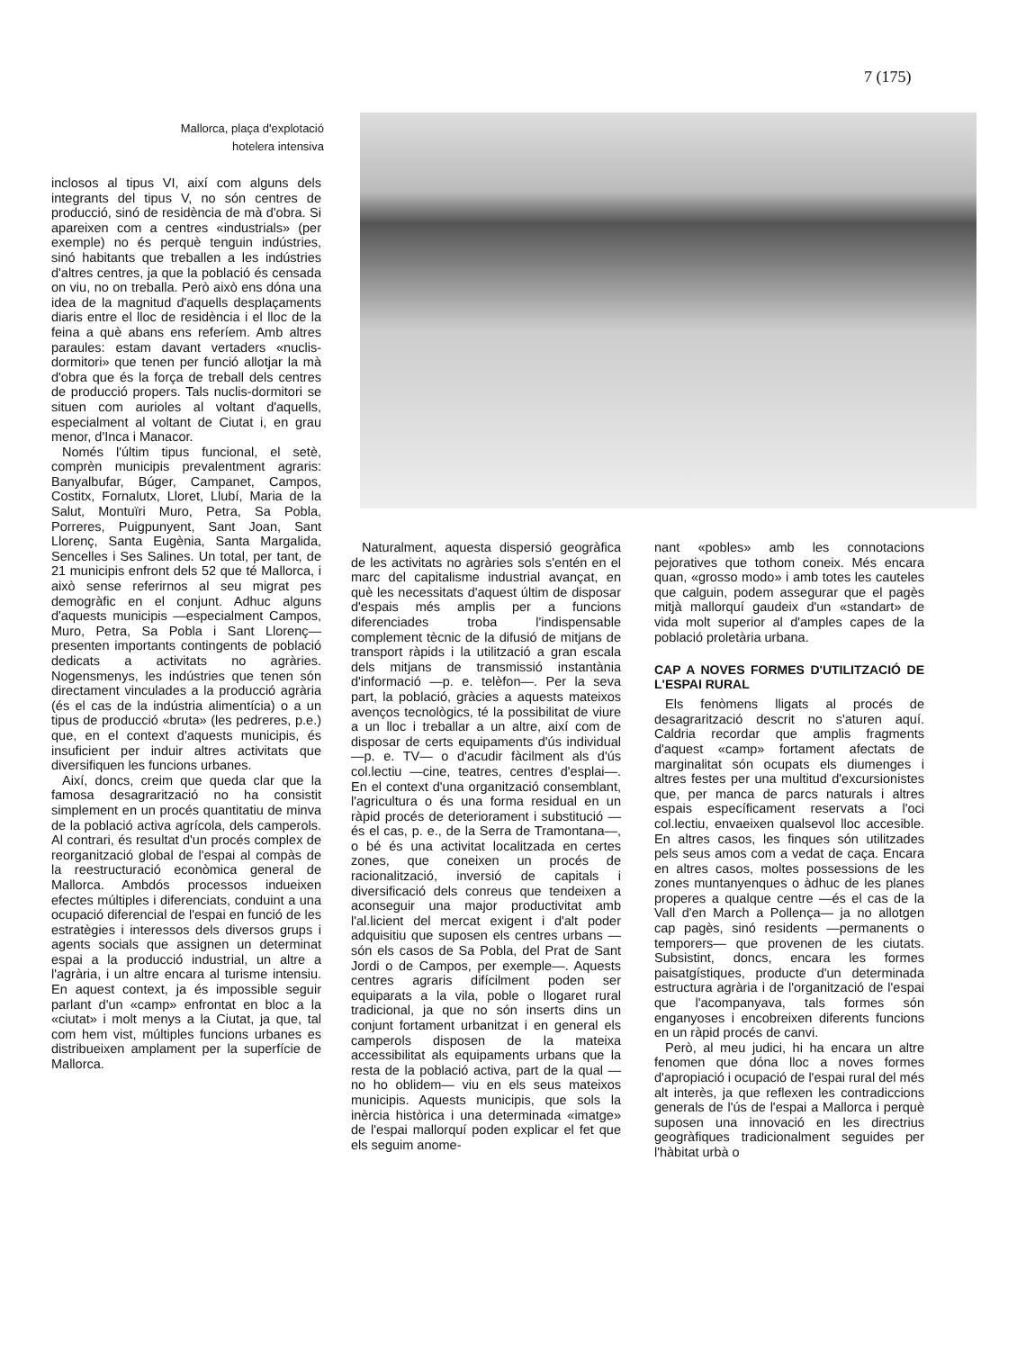7 (175)
Mallorca, plaça d'explotació
hotelera intensiva
inclosos al tipus VI, així com alguns dels integrants del tipus V, no són centres de producció, sinó de residència de mà d'obra. Si apareixen com a centres «industrials» (per exemple) no és perquè tenguin indústries, sinó habitants que treballen a les indústries d'altres centres, ja que la població és censada on viu, no on treballa. Però això ens dóna una idea de la magnitud d'aquells desplaçaments diaris entre el lloc de residència i el lloc de la feina a què abans ens referíem. Amb altres paraules: estam davant vertaders «nuclis-dormitori» que tenen per funció allotjar la mà d'obra que és la força de treball dels centres de producció propers. Tals nuclis-dormitori se situen com aurioles al voltant d'aquells, especialment al voltant de Ciutat i, en grau menor, d'Inca i Manacor.
Només l'últim tipus funcional, el setè, comprèn municipis prevalentment agraris: Banyalbufar, Búger, Campanet, Campos, Costitx, Fornalutx, Lloret, Llubí, Maria de la Salut, Montuïri Muro, Petra, Sa Pobla, Porreres, Puigpunyent, Sant Joan, Sant Llorenç, Santa Eugènia, Santa Margalida, Sencelles i Ses Salines. Un total, per tant, de 21 municipis enfront dels 52 que té Mallorca, i això sense referirnos al seu migrat pes demogràfic en el conjunt. Adhuc alguns d'aquests municipis —especialment Campos, Muro, Petra, Sa Pobla i Sant Llorenç— presenten importants contingents de població dedicats a activitats no agràries. Nogensmenys, les indústries que tenen són directament vinculades a la producció agrària (és el cas de la indústria alimentícia) o a un tipus de producció «bruta» (les pedreres, p.e.) que, en el context d'aquests municipis, és insuficient per induir altres activitats que diversifiquen les funcions urbanes.
Així, doncs, creim que queda clar que la famosa desagrarització no ha consistit simplement en un procés quantitatiu de minva de la població activa agrícola, dels camperols. Al contrari, és resultat d'un procés complex de reorganització global de l'espai al compàs de la reestructuració econòmica general de Mallorca. Ambdós processos indueixen efectes múltiples i diferenciats, conduint a una ocupació diferencial de l'espai en funció de les estratègies i interessos dels diversos grups i agents socials que assignen un determinat espai a la producció industrial, un altre a l'agrària, i un altre encara al turisme intensiu. En aquest context, ja és impossible seguir parlant d'un «camp» enfrontat en bloc a la «ciutat» i molt menys a la Ciutat, ja que, tal com hem vist, múltiples funcions urbanes es distribueixen amplament per la superfície de Mallorca.
Naturalment, aquesta dispersió geogràfica de les activitats no agràries sols s'entén en el marc del capitalisme industrial avançat, en què les necessitats d'aquest últim de disposar d'espais més amplis per a funcions diferenciades troba l'indispensable complement tècnic de la difusió de mitjans de transport ràpids i la utilització a gran escala dels mitjans de transmissió instantània d'informació —p. e. telèfon—. Per la seva part, la població, gràcies a aquests mateixos avenços tecnològics, té la possibilitat de viure a un lloc i treballar a un altre, així com de disposar de certs equipaments d'ús individual —p. e. TV— o d'acudir fàcilment als d'ús col.lectiu —cine, teatres, centres d'esplai—. En el context d'una organització consemblant, l'agricultura o és una forma residual en un ràpid procés de deteriorament i substitució —és el cas, p. e., de la Serra de Tramontana—, o bé és una activitat localitzada en certes zones, que coneixen un procés de racionalització, inversió de capitals i diversificació dels conreus que tendeixen a aconseguir una major productivitat amb l'al.licient del mercat exigent i d'alt poder adquisitiu que suposen els centres urbans —són els casos de Sa Pobla, del Prat de Sant Jordi o de Campos, per exemple—. Aquests centres agraris difícilment poden ser equiparats a la vila, poble o llogaret rural tradicional, ja que no són inserts dins un conjunt fortament urbanitzat i en general els camperols disposen de la mateixa accessibilitat als equipaments urbans que la resta de la població activa, part de la qual —no ho oblidem— viu en els seus mateixos municipis. Aquests municipis, que sols la inèrcia històrica i una determinada «imatge» de l'espai mallorquí poden explicar el fet que els seguim anome-
nant «pobles» amb les connotacions pejoratives que tothom coneix. Més encara quan, «grosso modo» i amb totes les cauteles que calguin, podem assegurar que el pagès mitjà mallorquí gaudeix d'un «standart» de vida molt superior al d'amples capes de la població proletària urbana.
CAP A NOVES FORMES D'UTILITZACIÓ DE L'ESPAI RURAL
Els fenòmens lligats al procés de desagrarització descrit no s'aturen aquí. Caldria recordar que amplis fragments d'aquest «camp» fortament afectats de marginalitat són ocupats els diumenges i altres festes per una multitud d'excursionistes que, per manca de parcs naturals i altres espais específicament reservats a l'oci col.lectiu, envaeixen qualsevol lloc accesible. En altres casos, les finques són utilitzades pels seus amos com a vedat de caça. Encara en altres casos, moltes possessions de les zones muntanyenques o àdhuc de les planes properes a qualque centre —és el cas de la Vall d'en March a Pollença— ja no allotgen cap pagès, sinó residents —permanents o temporers— que provenen de les ciutats. Subsistint, doncs, encara les formes paisatgístiques, producte d'un determinada estructura agrària i de l'organització de l'espai que l'acompanyava, tals formes són enganyoses i encobreixen diferents funcions en un ràpid procés de canvi.
Però, al meu judici, hi ha encara un altre fenomen que dóna lloc a noves formes d'apropiació i ocupació de l'espai rural del més alt interès, ja que reflexen les contradiccions generals de l'ús de l'espai a Mallorca i perquè suposen una innovació en les directrius geogràfiques tradicionalment seguides per l'hàbitat urbà o